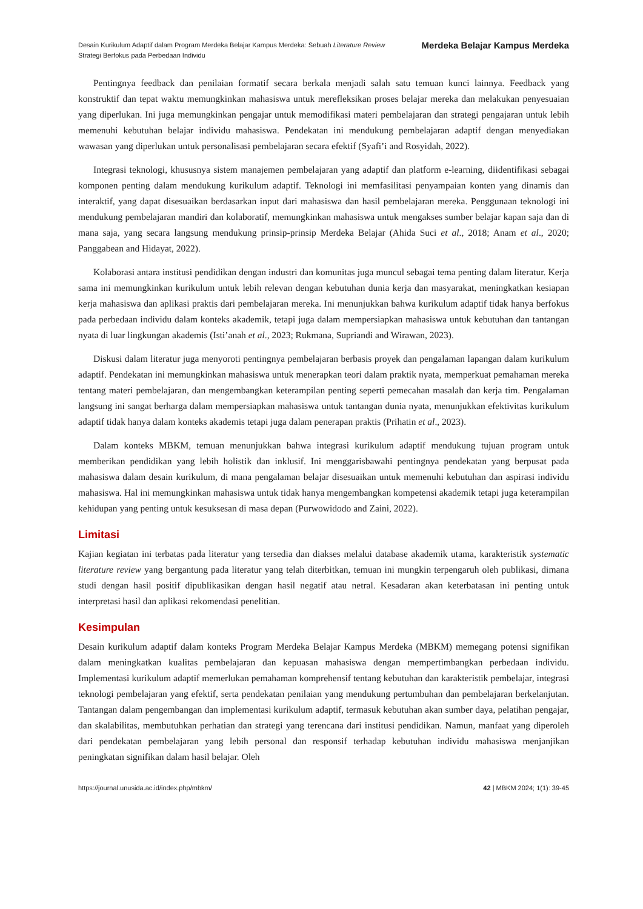Desain Kurikulum Adaptif dalam Program Merdeka Belajar Kampus Merdeka: Sebuah Literature Review
Strategi Berfokus pada Perbedaan Individu
Merdeka Belajar Kampus Merdeka
Pentingnya feedback dan penilaian formatif secara berkala menjadi salah satu temuan kunci lainnya. Feedback yang konstruktif dan tepat waktu memungkinkan mahasiswa untuk merefleksikan proses belajar mereka dan melakukan penyesuaian yang diperlukan. Ini juga memungkinkan pengajar untuk memodifikasi materi pembelajaran dan strategi pengajaran untuk lebih memenuhi kebutuhan belajar individu mahasiswa. Pendekatan ini mendukung pembelajaran adaptif dengan menyediakan wawasan yang diperlukan untuk personalisasi pembelajaran secara efektif (Syafi’i and Rosyidah, 2022).
Integrasi teknologi, khususnya sistem manajemen pembelajaran yang adaptif dan platform e-learning, diidentifikasi sebagai komponen penting dalam mendukung kurikulum adaptif. Teknologi ini memfasilitasi penyampaian konten yang dinamis dan interaktif, yang dapat disesuaikan berdasarkan input dari mahasiswa dan hasil pembelajaran mereka. Penggunaan teknologi ini mendukung pembelajaran mandiri dan kolaboratif, memungkinkan mahasiswa untuk mengakses sumber belajar kapan saja dan di mana saja, yang secara langsung mendukung prinsip-prinsip Merdeka Belajar (Ahida Suci et al., 2018; Anam et al., 2020; Panggabean and Hidayat, 2022).
Kolaborasi antara institusi pendidikan dengan industri dan komunitas juga muncul sebagai tema penting dalam literatur. Kerja sama ini memungkinkan kurikulum untuk lebih relevan dengan kebutuhan dunia kerja dan masyarakat, meningkatkan kesiapan kerja mahasiswa dan aplikasi praktis dari pembelajaran mereka. Ini menunjukkan bahwa kurikulum adaptif tidak hanya berfokus pada perbedaan individu dalam konteks akademik, tetapi juga dalam mempersiapkan mahasiswa untuk kebutuhan dan tantangan nyata di luar lingkungan akademis (Isti’anah et al., 2023; Rukmana, Supriandi and Wirawan, 2023).
Diskusi dalam literatur juga menyoroti pentingnya pembelajaran berbasis proyek dan pengalaman lapangan dalam kurikulum adaptif. Pendekatan ini memungkinkan mahasiswa untuk menerapkan teori dalam praktik nyata, memperkuat pemahaman mereka tentang materi pembelajaran, dan mengembangkan keterampilan penting seperti pemecahan masalah dan kerja tim. Pengalaman langsung ini sangat berharga dalam mempersiapkan mahasiswa untuk tantangan dunia nyata, menunjukkan efektivitas kurikulum adaptif tidak hanya dalam konteks akademis tetapi juga dalam penerapan praktis (Prihatin et al., 2023).
Dalam konteks MBKM, temuan menunjukkan bahwa integrasi kurikulum adaptif mendukung tujuan program untuk memberikan pendidikan yang lebih holistik dan inklusif. Ini menggarisbawahi pentingnya pendekatan yang berpusat pada mahasiswa dalam desain kurikulum, di mana pengalaman belajar disesuaikan untuk memenuhi kebutuhan dan aspirasi individu mahasiswa. Hal ini memungkinkan mahasiswa untuk tidak hanya mengembangkan kompetensi akademik tetapi juga keterampilan kehidupan yang penting untuk kesuksesan di masa depan (Purwowidodo and Zaini, 2022).
Limitasi
Kajian kegiatan ini terbatas pada literatur yang tersedia dan diakses melalui database akademik utama, karakteristik systematic literature review yang bergantung pada literatur yang telah diterbitkan, temuan ini mungkin terpengaruh oleh publikasi, dimana studi dengan hasil positif dipublikasikan dengan hasil negatif atau netral. Kesadaran akan keterbatasan ini penting untuk interpretasi hasil dan aplikasi rekomendasi penelitian.
Kesimpulan
Desain kurikulum adaptif dalam konteks Program Merdeka Belajar Kampus Merdeka (MBKM) memegang potensi signifikan dalam meningkatkan kualitas pembelajaran dan kepuasan mahasiswa dengan mempertimbangkan perbedaan individu. Implementasi kurikulum adaptif memerlukan pemahaman komprehensif tentang kebutuhan dan karakteristik pembelajar, integrasi teknologi pembelajaran yang efektif, serta pendekatan penilaian yang mendukung pertumbuhan dan pembelajaran berkelanjutan. Tantangan dalam pengembangan dan implementasi kurikulum adaptif, termasuk kebutuhan akan sumber daya, pelatihan pengajar, dan skalabilitas, membutuhkan perhatian dan strategi yang terencana dari institusi pendidikan. Namun, manfaat yang diperoleh dari pendekatan pembelajaran yang lebih personal dan responsif terhadap kebutuhan individu mahasiswa menjanjikan peningkatan signifikan dalam hasil belajar. Oleh
https://journal.unusida.ac.id/index.php/mbkm/ 42 | MBKM 2024; 1(1): 39-45